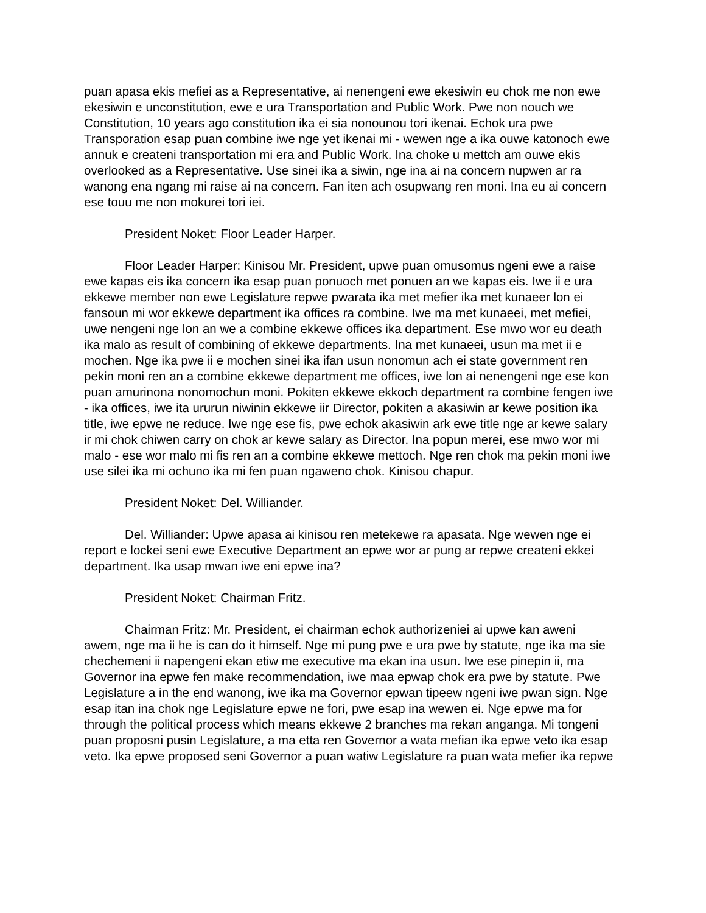puan apasa ekis mefiei as a Representative, ai nenengeni ewe ekesiwin eu chok me non ewe ekesiwin e unconstitution, ewe e ura Transportation and Public Work. Pwe non nouch we Constitution, 10 years ago constitution ika ei sia nonounou tori ikenai. Echok ura pwe Transporation esap puan combine iwe nge yet ikenai mi - wewen nge a ika ouwe katonoch ewe annuk e createni transportation mi era and Public Work. Ina choke u mettch am ouwe ekis overlooked as a Representative. Use sinei ika a siwin, nge ina ai na concern nupwen ar ra wanong ena ngang mi raise ai na concern. Fan iten ach osupwang ren moni. Ina eu ai concern ese touu me non mokurei tori iei.
President Noket: Floor Leader Harper.
Floor Leader Harper: Kinisou Mr. President, upwe puan omusomus ngeni ewe a raise ewe kapas eis ika concern ika esap puan ponuoch met ponuen an we kapas eis. Iwe ii e ura ekkewe member non ewe Legislature repwe pwarata ika met mefier ika met kunaeer lon ei fansoun mi wor ekkewe department ika offices ra combine. Iwe ma met kunaeei, met mefiei, uwe nengeni nge lon an we a combine ekkewe offices ika department. Ese mwo wor eu death ika malo as result of combining of ekkewe departments. Ina met kunaeei, usun ma met ii e mochen. Nge ika pwe ii e mochen sinei ika ifan usun nonomun ach ei state government ren pekin moni ren an a combine ekkewe department me offices, iwe lon ai nenengeni nge ese kon puan amurinona nonomochun moni. Pokiten ekkewe ekkoch department ra combine fengen iwe - ika offices, iwe ita ururun niwinin ekkewe iir Director, pokiten a akasiwin ar kewe position ika title, iwe epwe ne reduce. Iwe nge ese fis, pwe echok akasiwin ark ewe title nge ar kewe salary ir mi chok chiwen carry on chok ar kewe salary as Director. Ina popun merei, ese mwo wor mi malo - ese wor malo mi fis ren an a combine ekkewe mettoch. Nge ren chok ma pekin moni iwe use silei ika mi ochuno ika mi fen puan ngaweno chok. Kinisou chapur.
President Noket: Del. Williander.
Del. Williander: Upwe apasa ai kinisou ren metekewe ra apasata. Nge wewen nge ei report e lockei seni ewe Executive Department an epwe wor ar pung ar repwe createni ekkei department. Ika usap mwan iwe eni epwe ina?
President Noket: Chairman Fritz.
Chairman Fritz: Mr. President, ei chairman echok authorizeniei ai upwe kan aweni awem, nge ma ii he is can do it himself. Nge mi pung pwe e ura pwe by statute, nge ika ma sie chechemeni ii napengeni ekan etiw me executive ma ekan ina usun. Iwe ese pinepin ii, ma Governor ina epwe fen make recommendation, iwe maa epwap chok era pwe by statute. Pwe Legislature a in the end wanong, iwe ika ma Governor epwan tipeew ngeni iwe pwan sign. Nge esap itan ina chok nge Legislature epwe ne fori, pwe esap ina wewen ei. Nge epwe ma for through the political process which means ekkewe 2 branches ma rekan anganga. Mi tongeni puan proposni pusin Legislature, a ma etta ren Governor a wata mefian ika epwe veto ika esap veto. Ika epwe proposed seni Governor a puan watiw Legislature ra puan wata mefier ika repwe